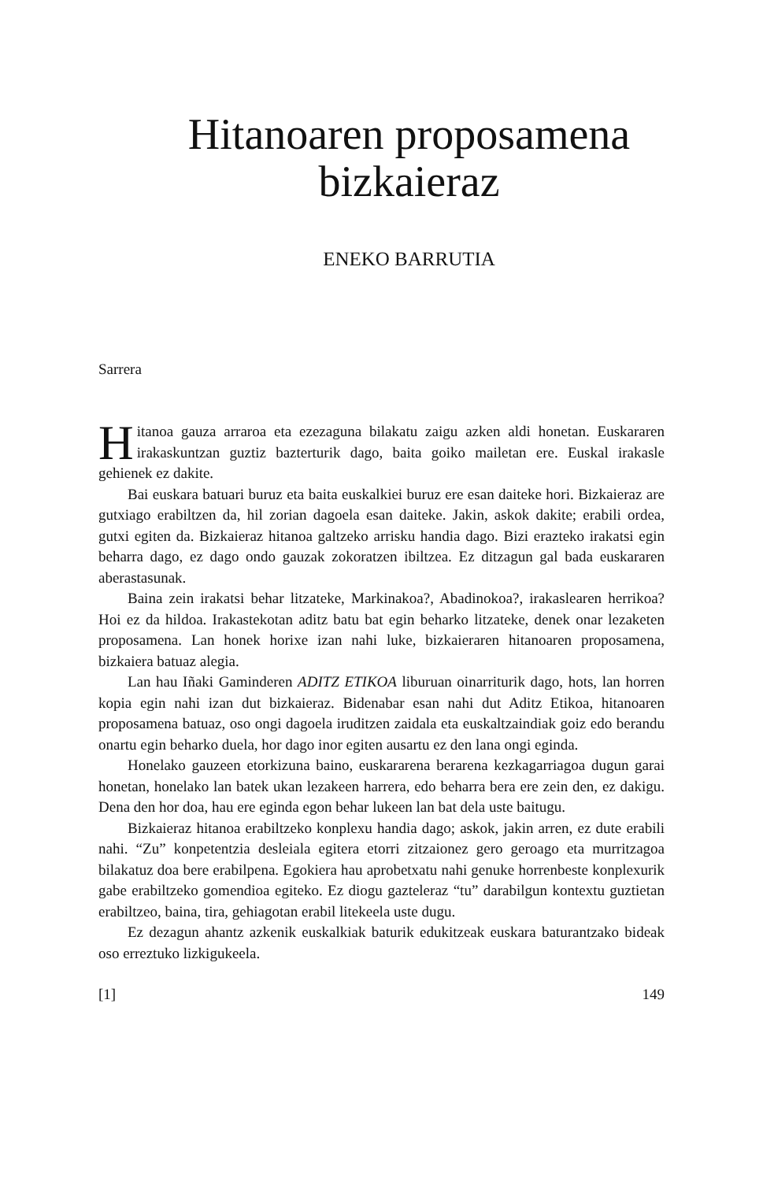Hitanoaren proposamena
bizkaieraz
ENEKO BARRUTIA
Sarrera
Hitanoa gauza arraroa eta ezezaguna bilakatu zaigu azken aldi honetan. Euskararen irakaskuntzan guztiz bazterturik dago, baita goiko mailetan ere. Euskal irakasle gehienek ez dakite.
Bai euskara batuari buruz eta baita euskalkiei buruz ere esan daiteke hori. Bizkaieraz are gutxiago erabiltzen da, hil zorian dagoela esan daiteke. Jakin, askok dakite; erabili ordea, gutxi egiten da. Bizkaieraz hitanoa galtzeko arrisku handia dago. Bizi erazteko irakatsi egin beharra dago, ez dago ondo gauzak zokoratzen ibiltzea. Ez ditzagun gal bada euskararen aberastasunak.
Baina zein irakatsi behar litzateke, Markinakoa?, Abadinokoa?, irakaslearen herrikoa? Hoi ez da hildoa. Irakastekotan aditz batu bat egin beharko litzateke, denek onar lezaketen proposamena. Lan honek horixe izan nahi luke, bizkaieraren hitanoaren proposamena, bizkaiera batuaz alegia.
Lan hau Iñaki Gaminderen ADITZ ETIKOA liburuan oinarriturik dago, hots, lan horren kopia egin nahi izan dut bizkaieraz. Bidenabar esan nahi dut Aditz Etikoa, hitanoaren proposamena batuaz, oso ongi dagoela iruditzen zaidala eta euskaltzaindiak goiz edo berandu onartu egin beharko duela, hor dago inor egiten ausartu ez den lana ongi eginda.
Honelako gauzeen etorkizuna baino, euskararena berarena kezkagarriagoa dugun garai honetan, honelako lan batek ukan lezakeen harrera, edo beharra bera ere zein den, ez dakigu. Dena den hor doa, hau ere eginda egon behar lukeen lan bat dela uste baitugu.
Bizkaieraz hitanoa erabiltzeko konplexu handia dago; askok, jakin arren, ez dute erabili nahi. “Zu” konpetentzia desleiala egitera etorri zitzaionez gero geroago eta murritzagoa bilakatuz doa bere erabilpena. Egokiera hau aprobetxatu nahi genuke horrenbeste konplexurik gabe erabiltzeko gomendioa egiteko. Ez diogu gazteleraz “tu” darabilgun kontextu guztietan erabiltzeo, baina, tira, gehiagotan erabil litekeela uste dugu.
Ez dezagun ahantz azkenik euskalkiak baturik edukitzeak euskara baturantzako bideak oso erreztuko lizkigukeela.
[1] 149